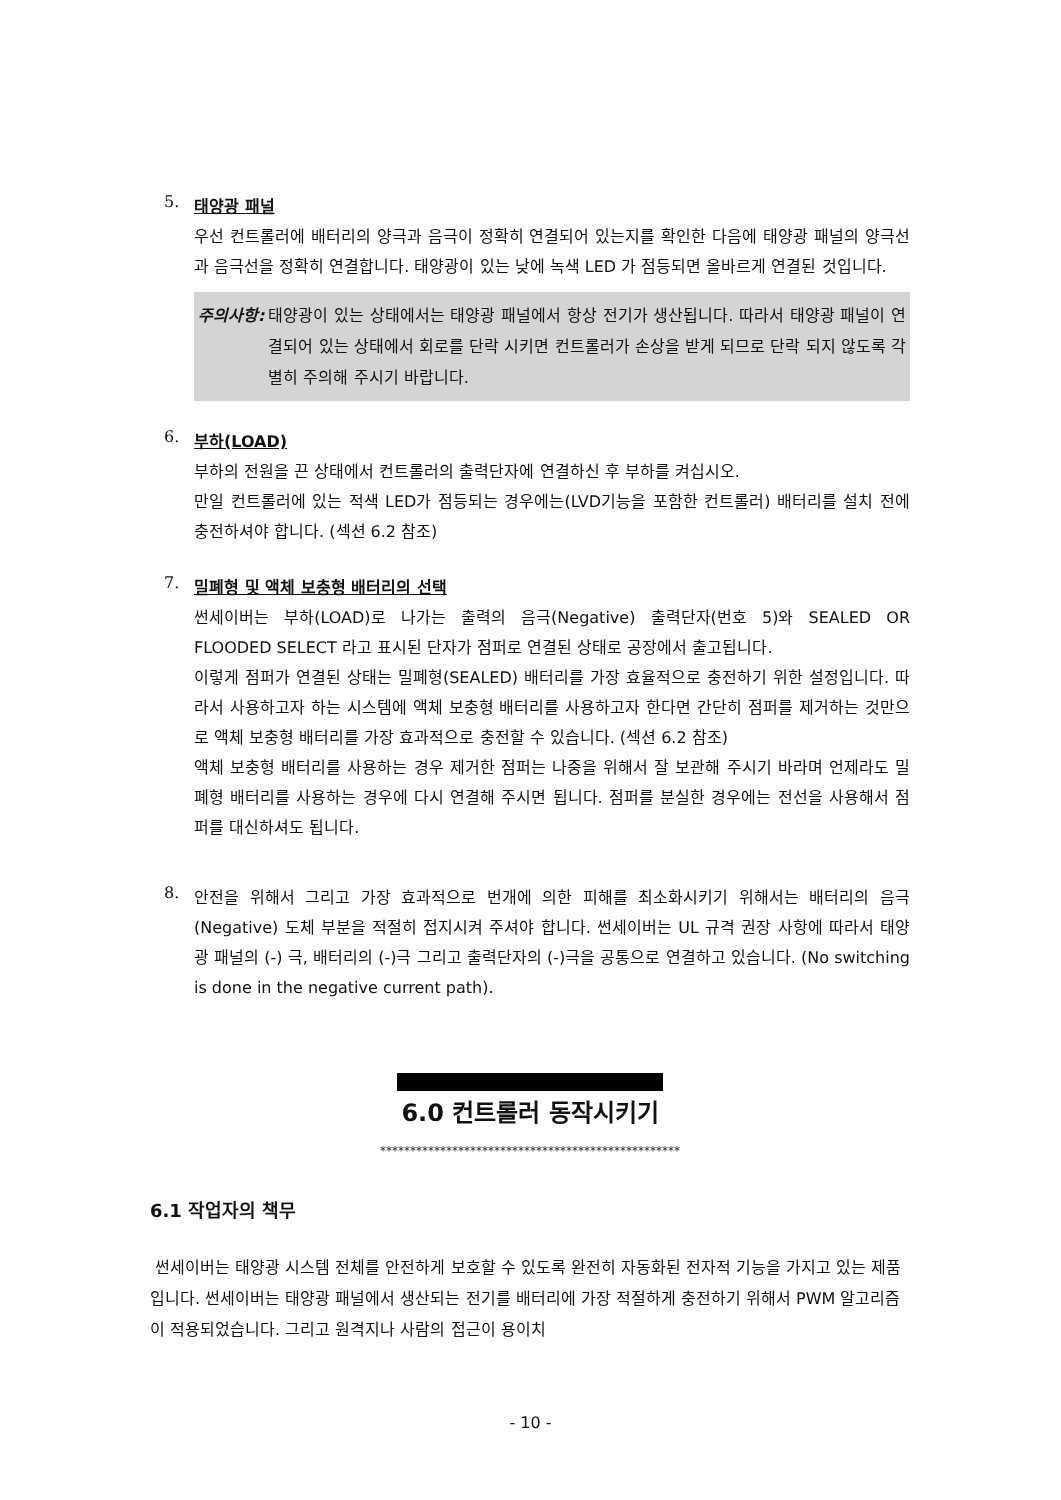5.
태양광 패널
우선 컨트롤러에 배터리의 양극과 음극이 정확히 연결되어 있는지를 확인한 다음에 태양광 패널의 양극선과 음극선을 정확히 연결합니다. 태양광이 있는 낮에 녹색 LED 가 점등되면 올바르게 연결된 것입니다.
주의사항: 태양광이 있는 상태에서는 태양광 패널에서 항상 전기가 생산됩니다. 따라서 태양광 패널이 연결되어 있는 상태에서 회로를 단락 시키면 컨트롤러가 손상을 받게 되므로 단락 되지 않도록 각별히 주의해 주시기 바랍니다.
6.
부하(LOAD)
부하의 전원을 끈 상태에서 컨트롤러의 출력단자에 연결하신 후 부하를 켜십시오.
만일 컨트롤러에 있는 적색 LED가 점등되는 경우에는(LVD기능을 포함한 컨트롤러) 배터리를 설치 전에 충전하셔야 합니다. (섹션 6.2 참조)
7.
밀폐형 및 액체 보충형 배터리의 선택
썬세이버는 부하(LOAD)로 나가는 출력의 음극(Negative) 출력단자(번호 5)와 SEALED OR FLOODED SELECT 라고 표시된 단자가 점퍼로 연결된 상태로 공장에서 출고됩니다.
이렇게 점퍼가 연결된 상태는 밀폐형(SEALED) 배터리를 가장 효율적으로 충전하기 위한 설정입니다. 따라서 사용하고자 하는 시스템에 액체 보충형 배터리를 사용하고자 한다면 간단히 점퍼를 제거하는 것만으로 액체 보충형 배터리를 가장 효과적으로 충전할 수 있습니다. (섹션 6.2 참조)
액체 보충형 배터리를 사용하는 경우 제거한 점퍼는 나중을 위해서 잘 보관해 주시기 바라며 언제라도 밀폐형 배터리를 사용하는 경우에 다시 연결해 주시면 됩니다. 점퍼를 분실한 경우에는 전선을 사용해서 점퍼를 대신하셔도 됩니다.
8.
안전을 위해서 그리고 가장 효과적으로 번개에 의한 피해를 최소화시키기 위해서는 배터리의 음극(Negative) 도체 부분을 적절히 접지시켜 주셔야 합니다. 썬세이버는 UL 규격 권장 사항에 따라서 태양광 패널의 (-) 극, 배터리의 (-)극 그리고 출력단자의 (-)극을 공통으로 연결하고 있습니다. (No switching is done in the negative current path).
6.0 컨트롤러 동작시키기
**************************************************
6.1 작업자의 책무
썬세이버는 태양광 시스템 전체를 안전하게 보호할 수 있도록 완전히 자동화된 전자적 기능을 가지고 있는 제품입니다. 썬세이버는 태양광 패널에서 생산되는 전기를 배터리에 가장 적절하게 충전하기 위해서 PWM 알고리즘이 적용되었습니다. 그리고 원격지나 사람의 접근이 용이치
- 10 -